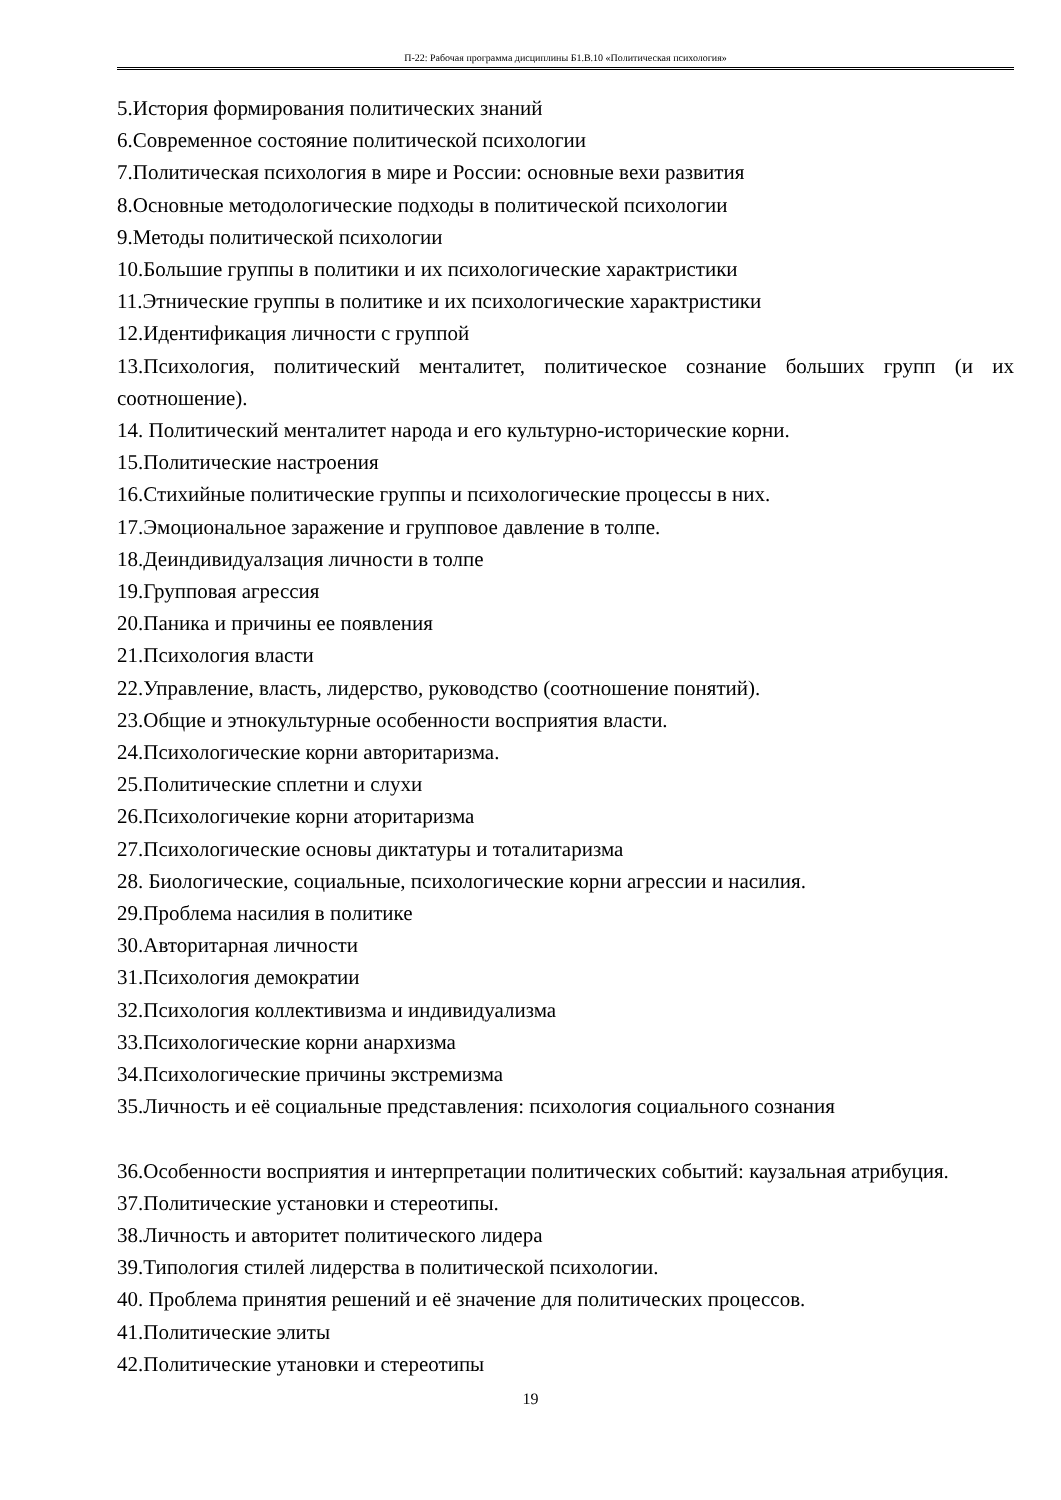П-22: Рабочая программа дисциплины Б1.В.10 «Политическая психология»
5.История формирования политических знаний
6.Современное состояние политической психологии
7.Политическая психология в мире и России: основные вехи развития
8.Основные методологические подходы в политической психологии
9.Методы политической психологии
10.Большие группы в политики и их психологические характристики
11.Этнические группы в политике и их психологические характристики
12.Идентификация личности с группой
13.Психология, политический менталитет, политическое сознание больших групп (и их соотношение).
14. Политический менталитет народа и его культурно-исторические корни.
15.Политические настроения
16.Стихийные политические группы и психологические процессы в них.
17.Эмоциональное заражение и групповое давление в толпе.
18.Деиндивидуалзация личности в толпе
19.Групповая агрессия
20.Паника и причины ее появления
21.Психология власти
22.Управление, власть, лидерство, руководство (соотношение понятий).
23.Общие и этнокультурные особенности восприятия власти.
24.Психологические корни авторитаризма.
25.Политические сплетни и слухи
26.Психологичекие корни аторитаризма
27.Психологические основы диктатуры и тоталитаризма
28. Биологические, социальные, психологические корни агрессии и насилия.
29.Проблема насилия в политике
30.Авторитарная личности
31.Психология демократии
32.Психология коллективизма и индивидуализма
33.Психологические корни анархизма
34.Психологические причины экстремизма
35.Личность и её социальные представления: психология социального сознания
36.Особенности восприятия и интерпретации политических событий: каузальная атрибуция.
37.Политические установки и стереотипы.
38.Личность и авторитет политического лидера
39.Типология стилей лидерства в политической психологии.
40. Проблема принятия решений и её значение для политических процессов.
41.Политические элиты
42.Политические утановки и стереотипы
19